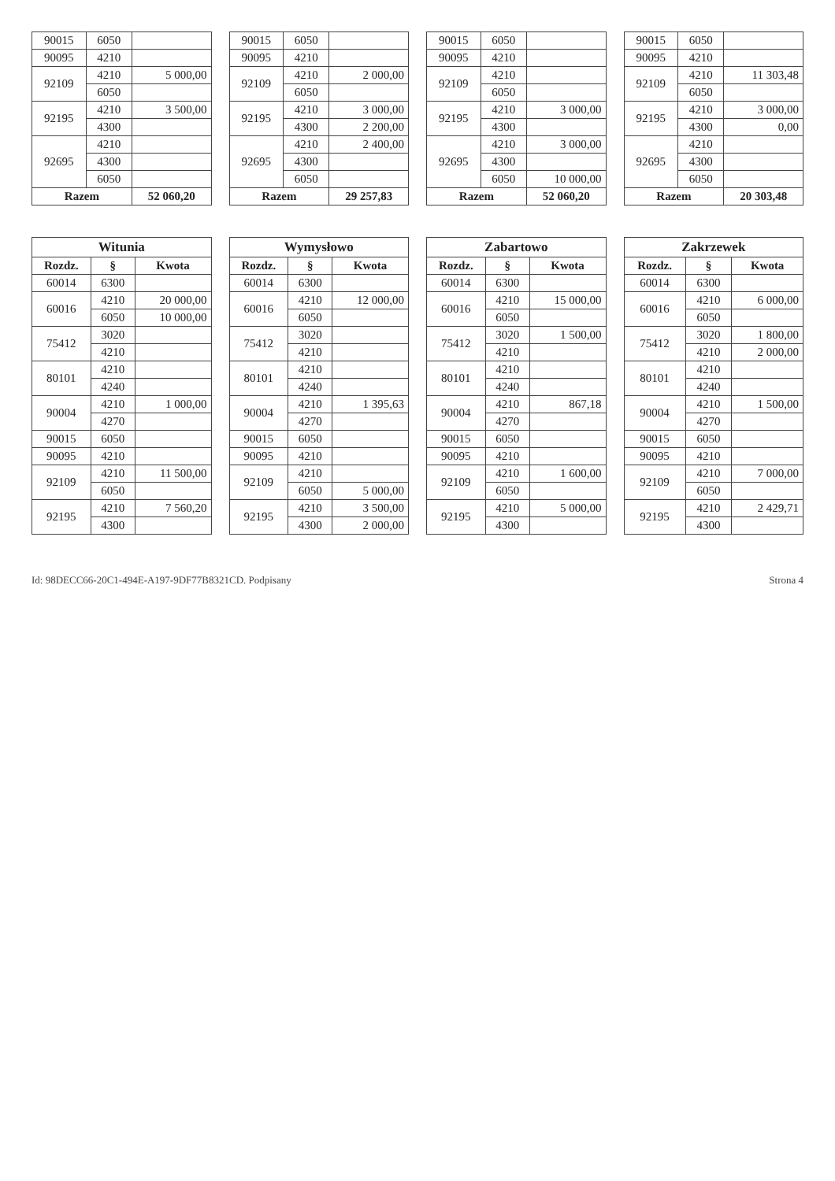| 90015 | 6050 | |
| 90095 | 4210 | |
| 92109 | 4210 | 5 000,00 |
| | 6050 | |
| 92195 | 4210 | 3 500,00 |
| | 4300 | |
| 92695 | 4210 | |
| | 4300 | |
| | 6050 | |
| Razem | | 52 060,20 |
| 90015 | 6050 | |
| 90095 | 4210 | |
| 92109 | 4210 | 2 000,00 |
| | 6050 | |
| 92195 | 4210 | 3 000,00 |
| | 4300 | 2 200,00 |
| 92695 | 4210 | 2 400,00 |
| | 4300 | |
| | 6050 | |
| Razem | | 29 257,83 |
| 90015 | 6050 | |
| 90095 | 4210 | |
| 92109 | 4210 | |
| | 6050 | |
| 92195 | 4210 | 3 000,00 |
| | 4300 | |
| 92695 | 4210 | 3 000,00 |
| | 4300 | |
| | 6050 | 10 000,00 |
| Razem | | 52 060,20 |
| 90015 | 6050 | |
| 90095 | 4210 | |
| 92109 | 4210 | 11 303,48 |
| | 6050 | |
| 92195 | 4210 | 3 000,00 |
| | 4300 | 0,00 |
| 92695 | 4210 | |
| | 4300 | |
| | 6050 | |
| Razem | | 20 303,48 |
| Witunia | | |
| --- | --- | --- |
| Rozdz. | § | Kwota |
| 60014 | 6300 | |
| 60016 | 4210 | 20 000,00 |
| | 6050 | 10 000,00 |
| 75412 | 3020 | |
| | 4210 | |
| 80101 | 4210 | |
| | 4240 | |
| 90004 | 4210 | 1 000,00 |
| | 4270 | |
| 90015 | 6050 | |
| 90095 | 4210 | |
| 92109 | 4210 | 11 500,00 |
| | 6050 | |
| 92195 | 4210 | 7 560,20 |
| | 4300 | |
| Wymysłowo | | |
| --- | --- | --- |
| Rozdz. | § | Kwota |
| 60014 | 6300 | |
| 60016 | 4210 | 12 000,00 |
| | 6050 | |
| 75412 | 3020 | |
| | 4210 | |
| 80101 | 4210 | |
| | 4240 | |
| 90004 | 4210 | 1 395,63 |
| | 4270 | |
| 90015 | 6050 | |
| 90095 | 4210 | |
| 92109 | 4210 | |
| | 6050 | 5 000,00 |
| 92195 | 4210 | 3 500,00 |
| | 4300 | 2 000,00 |
| Zabartowo | | |
| --- | --- | --- |
| Rozdz. | § | Kwota |
| 60014 | 6300 | |
| 60016 | 4210 | 15 000,00 |
| | 6050 | |
| 75412 | 3020 | 1 500,00 |
| | 4210 | |
| 80101 | 4210 | |
| | 4240 | |
| 90004 | 4210 | 867,18 |
| | 4270 | |
| 90015 | 6050 | |
| 90095 | 4210 | |
| 92109 | 4210 | 1 600,00 |
| | 6050 | |
| 92195 | 4210 | 5 000,00 |
| | 4300 | |
| Zakrzewek | | |
| --- | --- | --- |
| Rozdz. | § | Kwota |
| 60014 | 6300 | |
| 60016 | 4210 | 6 000,00 |
| | 6050 | |
| 75412 | 3020 | 1 800,00 |
| | 4210 | 2 000,00 |
| 80101 | 4210 | |
| | 4240 | |
| 90004 | 4210 | 1 500,00 |
| | 4270 | |
| 90015 | 6050 | |
| 90095 | 4210 | |
| 92109 | 4210 | 7 000,00 |
| | 6050 | |
| 92195 | 4210 | 2 429,71 |
| | 4300 | |
Id: 98DECC66-20C1-494E-A197-9DF77B8321CD. Podpisany Strona 4